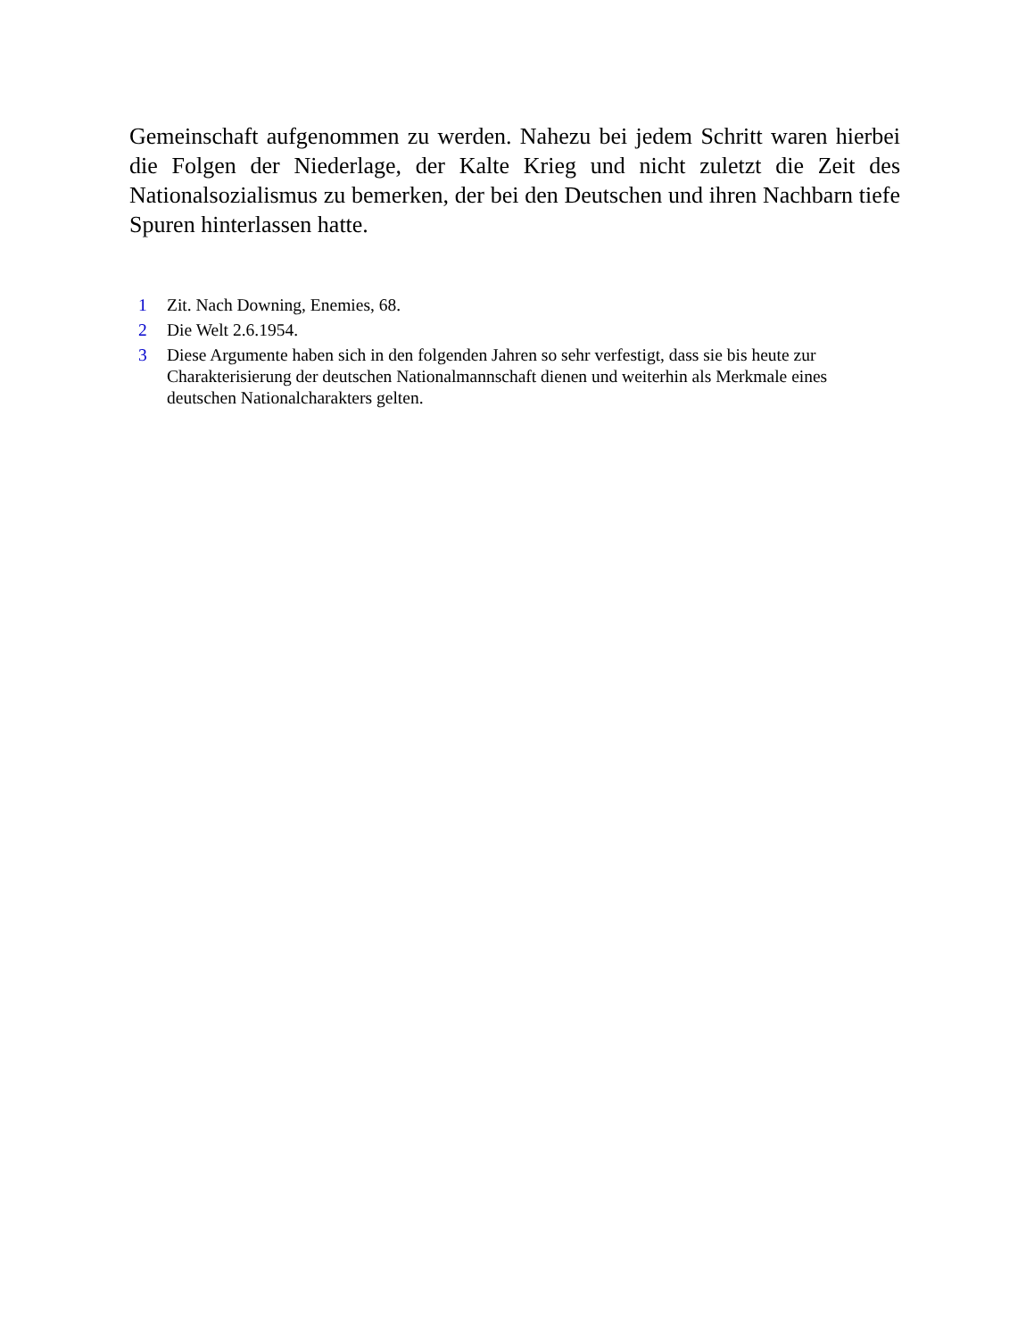Gemeinschaft aufgenommen zu werden. Nahezu bei jedem Schritt waren hierbei die Folgen der Niederlage, der Kalte Krieg und nicht zuletzt die Zeit des Nationalsozialismus zu bemerken, der bei den Deutschen und ihren Nachbarn tiefe Spuren hinterlassen hatte.
1 Zit. Nach Downing, Enemies, 68.
2 Die Welt 2.6.1954.
3 Diese Argumente haben sich in den folgenden Jahren so sehr verfestigt, dass sie bis heute zur Charakterisierung der deutschen Nationalmannschaft dienen und weiterhin als Merkmale eines deutschen Nationalcharakters gelten.